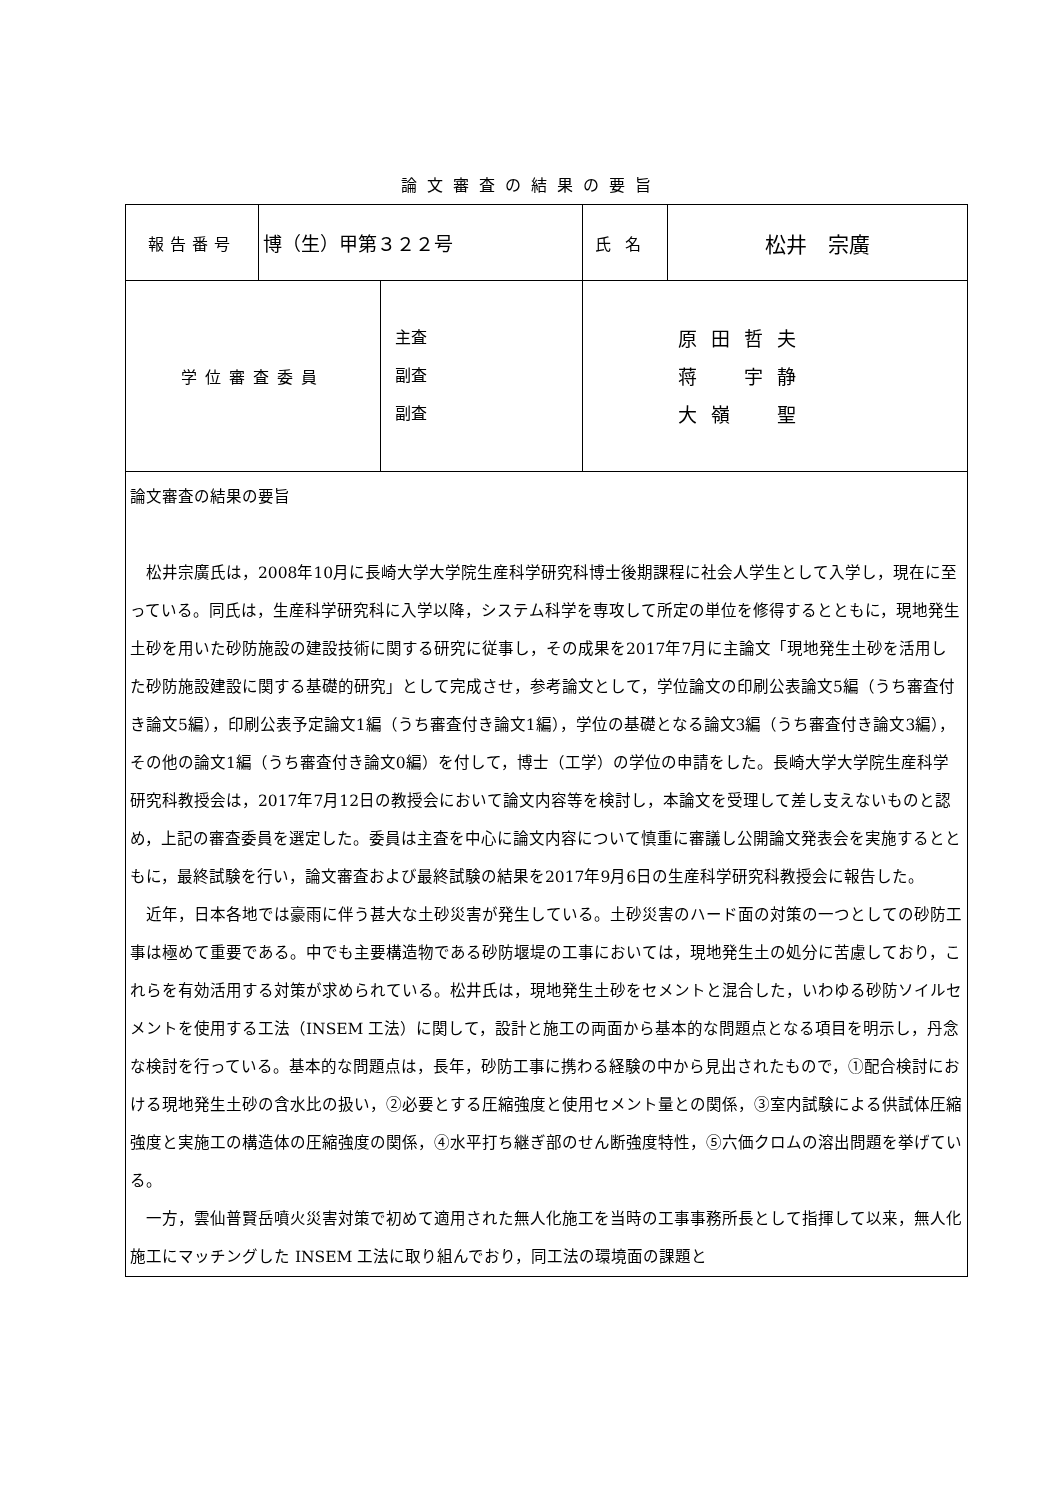論文審査の結果の要旨
| 報告番号 | 博（生）甲第３２２号 | 氏名 | 松井 宗廣 |
| / 学位審査委員 / 主査 副査 副査 / | | | |
| 論文審査の結果の要旨 松井宗廣氏は，2008年10月に長崎大学大学院生産科学研究科博士後期課程に社会人学生として入学し，現在に至っている。同氏は，生産科学研究科に入学以降，システム科学を専攻して所定の単位を修得するとともに，現地発生土砂を用いた砂防施設の建設技術に関する研究に従事し，その成果を2017年7月に主論文「現地発生土砂を活用した砂防施設建設に関する基礎的研究」として完成させ，参考論文として，学位論文の印刷公表論文5編（うち審査付き論文5編），印刷公表予定論文1編（うち審査付き論文1編），学位の基礎となる論文3編（うち審査付き論文3編），その他の論文1編（うち審査付き論文0編）を付して，博士（工学）の学位の申請をした。長崎大学大学院生産科学研究科教授会は，2017年7月12日の教授会において論文内容等を検討し，本論文を受理して差し支えないものと認め，上記の審査委員を選定した。委員は主査を中心に論文内容について慎重に審議し公開論文発表会を実施するとともに，最終試験を行い，論文審査および最終試験の結果を2017年9月6日の生産科学研究科教授会に報告した。 近年，日本各地では豪雨に伴う甚大な土砂災害が発生している。土砂災害のハード面の対策の一つとしての砂防工事は極めて重要である。中でも主要構造物である砂防堰堤の工事においては，現地発生土の処分に苦慮しており，これらを有効活用する対策が求められている。松井氏は，現地発生土砂をセメントと混合した，いわゆる砂防ソイルセメントを使用する工法（INSEM 工法）に関して，設計と施工の両面から基本的な問題点となる項目を明示し，丹念な検討を行っている。基本的な問題点は，長年，砂防工事に携わる経験の中から見出されたもので，①配合検討における現地発生土砂の含水比の扱い，②必要とする圧縮強度と使用セメント量との関係，③室内試験による供試体圧縮強度と実施工の構造体の圧縮強度の関係，④水平打ち継ぎ部のせん断強度特性，⑤六価クロムの溶出問題を挙げている。 一方，雲仙普賢岳噴火災害対策で初めて適用された無人化施工を当時の工事事務所長として指揮して以来，無人化施工にマッチングした INSEM 工法に取り組んでおり，同工法の環境面の課題と | | | |
原田哲夫
蒋　宇静
大嶺　聖